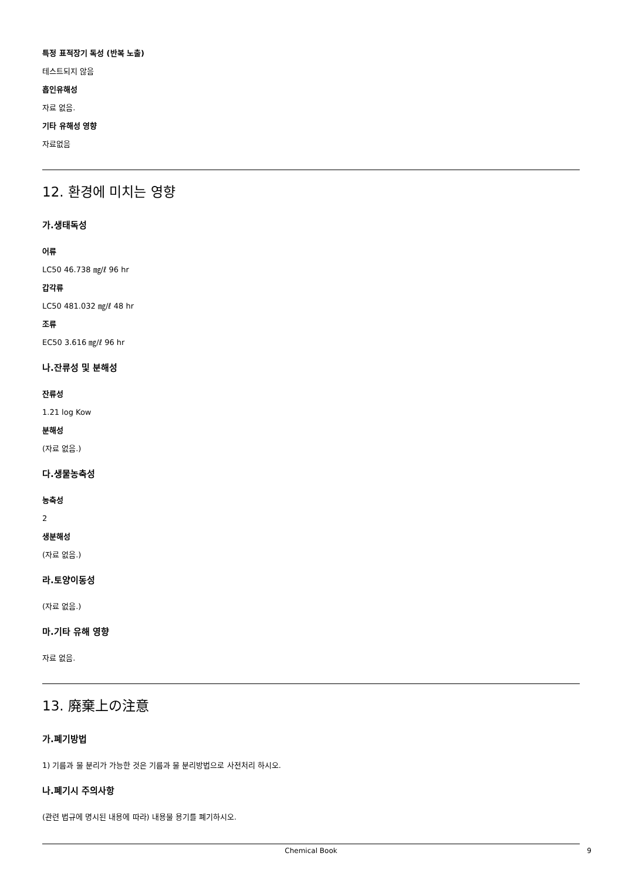특정 표적장기 독성 (반복 노출)
테스트되지 않음
흡인유해성
자료 없음.
기타 유해성 영향
자료없음
12. 환경에 미치는 영향
가.생태독성
어류
LC50 46.738 ㎎/ℓ 96 hr
갑각류
LC50 481.032 ㎎/ℓ 48 hr
조류
EC50 3.616 ㎎/ℓ 96 hr
나.잔류성 및 분해성
잔류성
1.21 log Kow
분해성
(자료 없음.)
다.생물농축성
농축성
2
생분해성
(자료 없음.)
라.토양이동성
(자료 없음.)
마.기타 유해 영향
자료 없음.
13. 廃棄上の注意
가.폐기방법
1) 기름과 물 분리가 가능한 것은 기름과 물 분리방법으로 사전처리 하시오.
나.폐기시 주의사항
(관련 법규에 명시된 내용에 따라) 내용물 용기를 폐기하시오.
Chemical Book 9